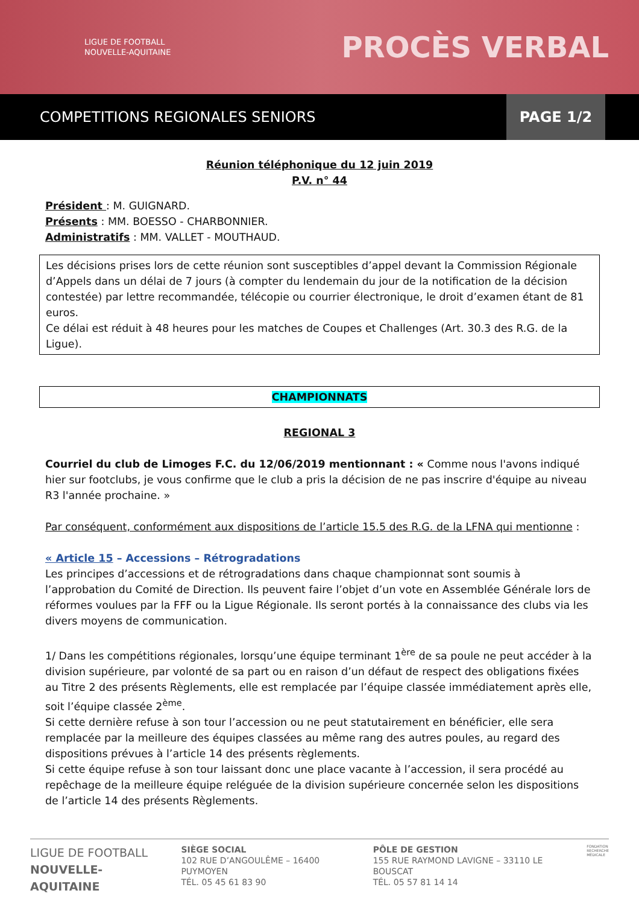LIGUE DE FOOTBALL
NOUVELLE-AQUITAINE
PROCÈS VERBAL
COMPETITIONS REGIONALES SENIORS PAGE 1/2
Réunion téléphonique du 12 juin 2019
P.V. n° 44
Président : M. GUIGNARD.
Présents : MM. BOESSO - CHARBONNIER.
Administratifs : MM. VALLET - MOUTHAUD.
Les décisions prises lors de cette réunion sont susceptibles d’appel devant la Commission Régionale d’Appels dans un délai de 7 jours (à compter du lendemain du jour de la notification de la décision contestée) par lettre recommandée, télécopie ou courrier électronique, le droit d’examen étant de 81 euros.
Ce délai est réduit à 48 heures pour les matches de Coupes et Challenges (Art. 30.3 des R.G. de la Ligue).
CHAMPIONNATS
REGIONAL 3
Courriel du club de Limoges F.C. du 12/06/2019 mentionnant : « Comme nous l'avons indiqué hier sur footclubs, je vous confirme que le club a pris la décision de ne pas inscrire d'équipe au niveau R3 l'année prochaine. »
Par conséquent, conformément aux dispositions de l’article 15.5 des R.G. de la LFNA qui mentionne :
« Article 15 – Accessions – Rétrogradations
Les principes d’accessions et de rétrogradations dans chaque championnat sont soumis à l’approbation du Comité de Direction. Ils peuvent faire l’objet d’un vote en Assemblée Générale lors de réformes voulues par la FFF ou la Ligue Régionale. Ils seront portés à la connaissance des clubs via les divers moyens de communication.
1/ Dans les compétitions régionales, lorsqu’une équipe terminant 1<sup>ère</sup> de sa poule ne peut accéder à la division supérieure, par volonté de sa part ou en raison d’un défaut de respect des obligations fixées au Titre 2 des présents Règlements, elle est remplacée par l’équipe classée immédiatement après elle, soit l’équipe classée 2<sup>ème</sup>.
Si cette dernière refuse à son tour l’accession ou ne peut statutairement en bénéficier, elle sera remplacée par la meilleure des équipes classées au même rang des autres poules, au regard des dispositions prévues à l’article 14 des présents règlements.
Si cette équipe refuse à son tour laissant donc une place vacante à l’accession, il sera procédé au repêchage de la meilleure équipe reléguée de la division supérieure concernée selon les dispositions de l’article 14 des présents Règlements.
LIGUE DE FOOTBALL
NOUVELLE-AQUITAINE
SIÈGE SOCIAL
102 RUE D’ANGOULÊME – 16400 PUYMOYEN
TÉL. 05 45 61 83 90
PÔLE DE GESTION
155 RUE RAYMOND LAVIGNE – 33110 LE BOUSCAT
TÉL. 05 57 81 14 14
FONDATION
RECHERCHE
MÉDICALE